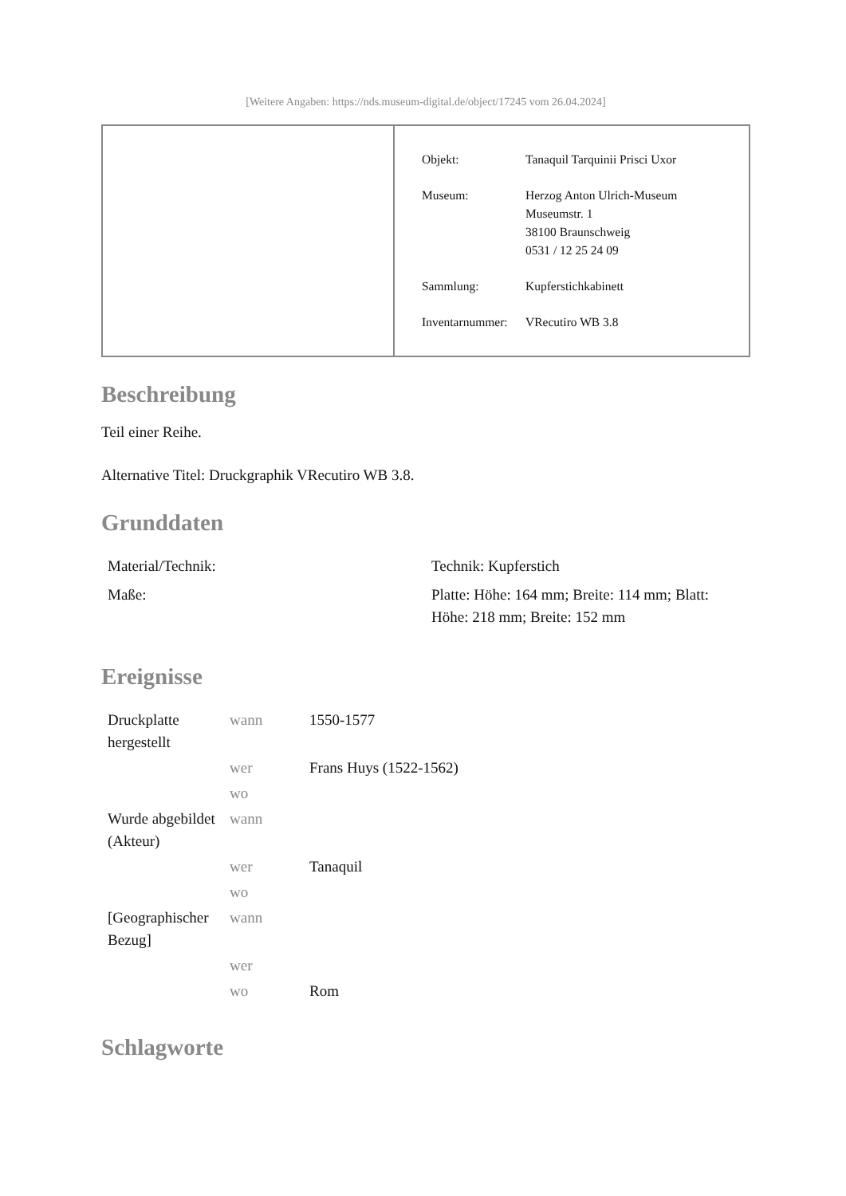[Weitere Angaben: https://nds.museum-digital.de/object/17245 vom 26.04.2024]
| Objekt: | Tanaquil Tarquinii Prisci Uxor |
| Museum: | Herzog Anton Ulrich-Museum Museumstr. 1 38100 Braunschweig 0531 / 12 25 24 09 |
| Sammlung: | Kupferstichkabinett |
| Inventarnummer: | VRecutiro WB 3.8 |
Beschreibung
Teil einer Reihe.
Alternative Titel: Druckgraphik VRecutiro WB 3.8.
Grunddaten
| Material/Technik: | Technik: Kupferstich |
| Maße: | Platte: Höhe: 164 mm; Breite: 114 mm; Blatt: Höhe: 218 mm; Breite: 152 mm |
Ereignisse
| Druckplatte hergestellt | wann | 1550-1577 |
| | wer | Frans Huys (1522-1562) |
| | wo | |
| Wurde abgebildet (Akteur) | wann | |
| | wer | Tanaquil |
| | wo | |
| [Geographischer Bezug] | wann | |
| | wer | |
| | wo | Rom |
Schlagworte